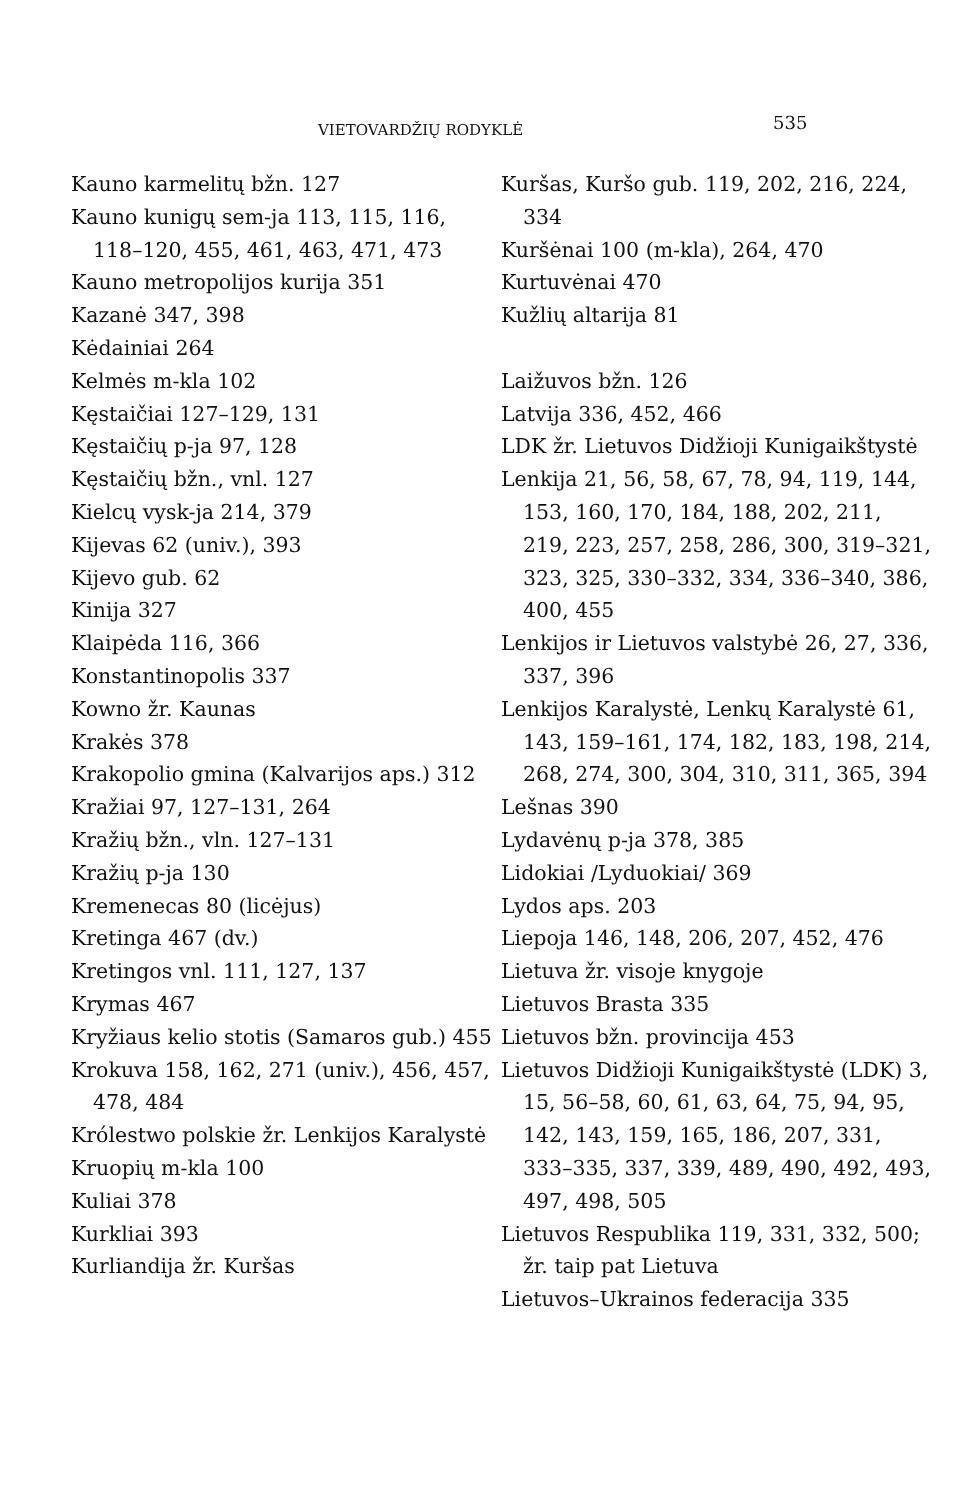VIETOVARDŽIŲ RODYKLĖ 535
Kauno karmelitų bžn. 127
Kauno kunigų sem-ja 113, 115, 116, 118–120, 455, 461, 463, 471, 473
Kauno metropolijos kurija 351
Kazanė 347, 398
Kėdainiai 264
Kelmės m-kla 102
Kęstaičiai 127–129, 131
Kęstaičių p-ja 97, 128
Kęstaičių bžn., vnl. 127
Kielcų vysk-ja 214, 379
Kijevas 62 (univ.), 393
Kijevo gub. 62
Kinija 327
Klaipėda 116, 366
Konstantinopolis 337
Kowno žr. Kaunas
Krakės 378
Krakopolio gmina (Kalvarijos aps.) 312
Kražiai 97, 127–131, 264
Kražių bžn., vln. 127–131
Kražių p-ja 130
Kremenecas 80 (licėjus)
Kretinga 467 (dv.)
Kretingos vnl. 111, 127, 137
Krymas 467
Kryžiaus kelio stotis (Samaros gub.) 455
Krokuva 158, 162, 271 (univ.), 456, 457, 478, 484
Królestwo polskie žr. Lenkijos Karalystė
Kruopių m-kla 100
Kuliai 378
Kurkliai 393
Kurliandija žr. Kuršas
Kuršas, Kuršo gub. 119, 202, 216, 224, 334
Kuršėnai 100 (m-kla), 264, 470
Kurtuvėnai 470
Kužlių altarija 81
Laižuvos bžn. 126
Latvija 336, 452, 466
LDK žr. Lietuvos Didžioji Kunigaikštystė
Lenkija 21, 56, 58, 67, 78, 94, 119, 144, 153, 160, 170, 184, 188, 202, 211, 219, 223, 257, 258, 286, 300, 319–321, 323, 325, 330–332, 334, 336–340, 386, 400, 455
Lenkijos ir Lietuvos valstybė 26, 27, 336, 337, 396
Lenkijos Karalystė, Lenkų Karalystė 61, 143, 159–161, 174, 182, 183, 198, 214, 268, 274, 300, 304, 310, 311, 365, 394
Lešnas 390
Lydavėnų p-ja 378, 385
Lidokiai /Lyduokiai/ 369
Lydos aps. 203
Liepoja 146, 148, 206, 207, 452, 476
Lietuva žr. visoje knygoje
Lietuvos Brasta 335
Lietuvos bžn. provincija 453
Lietuvos Didžioji Kunigaikštystė (LDK) 3, 15, 56–58, 60, 61, 63, 64, 75, 94, 95, 142, 143, 159, 165, 186, 207, 331, 333–335, 337, 339, 489, 490, 492, 493, 497, 498, 505
Lietuvos Respublika 119, 331, 332, 500; žr. taip pat Lietuva
Lietuvos–Ukrainos federacija 335